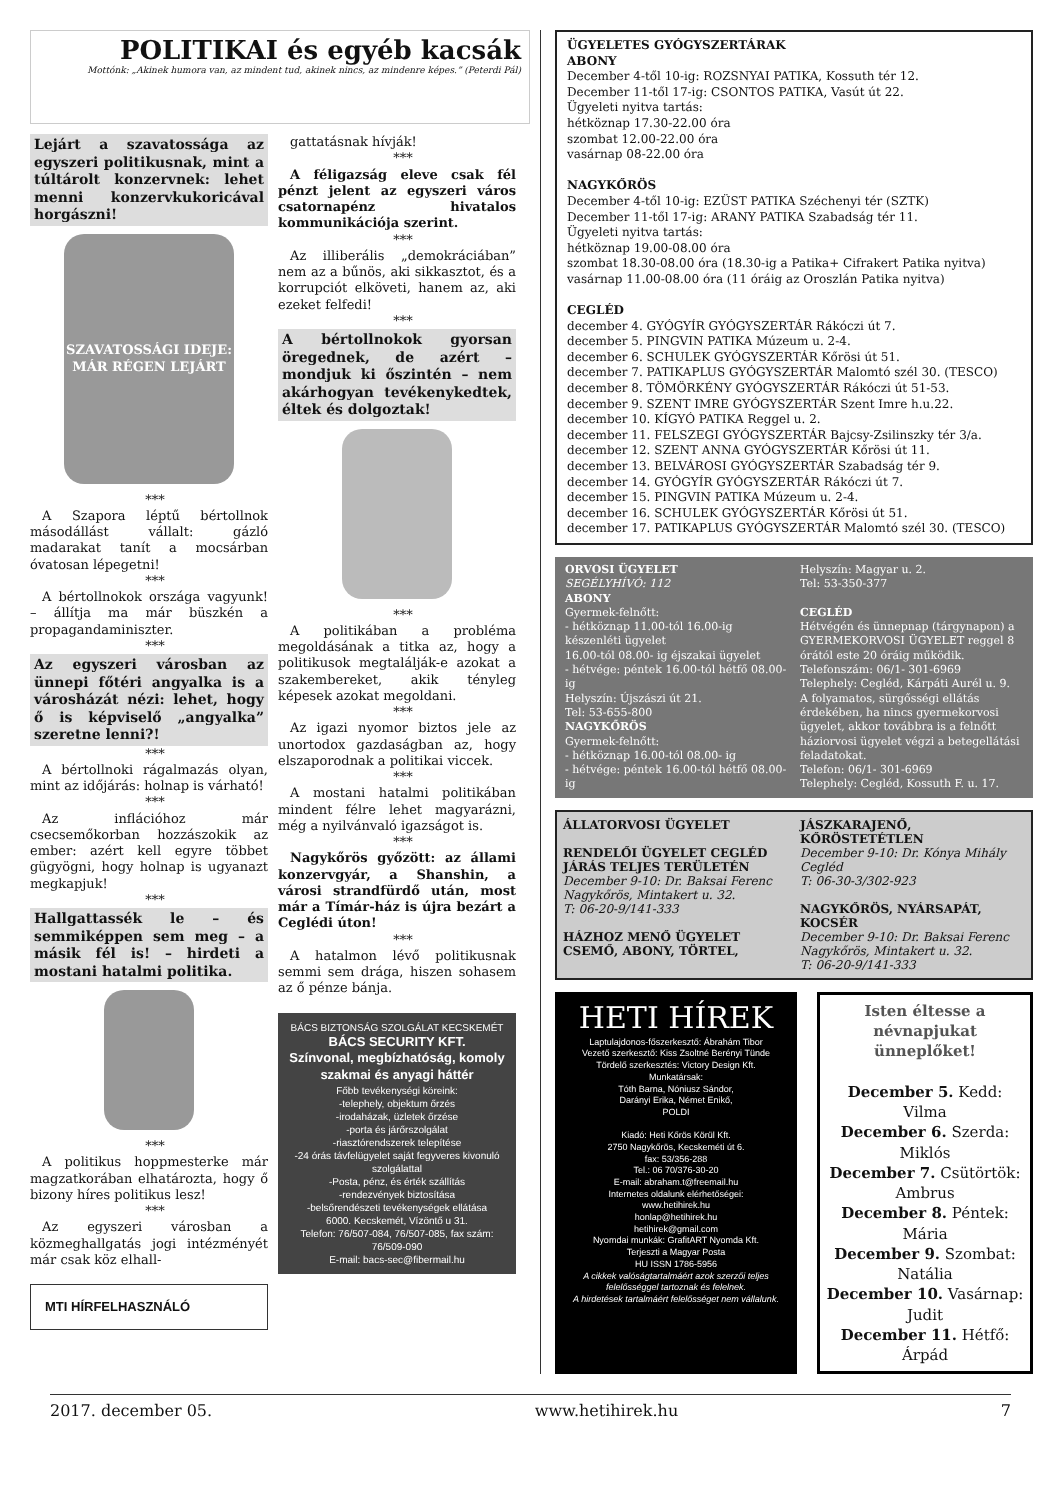POLITIKAI és egyéb kacsák
Mottónk: „Akinek humora van, az mindent tud, akinek nincs, az mindenre képes.” (Peterdi Pál)
Lejárt a szavatossága az egyszeri politikusnak, mint a túltárolt konzervnek: lehet menni konzervkukoricával horgászni!
SZAVATOSSÁGI IDEJE: MÁR RÉGEN LEJÁRT
***
A Szapora léptű bértollnok másodállást vállalt: gázló madarakat tanít a mocsárban óvatosan lépegetni!
***
A bértollnokok országa vagyunk! – állítja ma már büszkén a propagandaminiszter.
***
Az egyszeri városban az ünnepi főtéri angyalka is a városházát nézi: lehet, hogy ő is képviselő „angyalka” szeretne lenni?!
***
A bértollnoki rágalmazás olyan, mint az időjárás: holnap is várható!
***
Az inflációhoz már csecsemőkorban hozzászokik az ember: azért kell egyre többet gügyögni, hogy holnap is ugyanazt megkapjuk!
***
Hallgattassék le – és semmiképpen sem meg – a másik fél is! – hirdeti a mostani hatalmi politika.
***
A politikus hoppmesterke már magzatkorában elhatározta, hogy ő bizony híres politikus lesz!
***
Az egyszeri városban a közmeghallgatás jogi intézményét már csak köz elhall-
MTI HÍRFELHASZNÁLÓ
gattatásnak hívják!
***
A féligazság eleve csak fél pénzt jelent az egyszeri város csatornapénz hivatalos kommunikációja szerint.
***
Az illiberális „demokráciában” nem az a bűnös, aki sikkasztot, és a korrupciót elköveti, hanem az, aki ezeket felfedi!
***
A bértollnokok gyorsan öregednek, de azért – mondjuk ki őszintén – nem akárhogyan tevékenykedtek, éltek és dolgoztak!
***
A politikában a probléma megoldásának a titka az, hogy a politikusok megtalálják-e azokat a szakembereket, akik tényleg képesek azokat megoldani.
***
Az igazi nyomor biztos jele az unortodox gazdaságban az, hogy elszaporodnak a politikai viccek.
***
A mostani hatalmi politikában mindent félre lehet magyarázni, még a nyilvánvaló igazságot is.
***
Nagykőrös győzött: az állami konzervgyár, a Shanshin, a városi strandfürdő után, most már a Tímár-ház is újra bezárt a Ceglédi úton!
***
A hatalmon lévő politikusnak semmi sem drága, hiszen sohasem az ő pénze bánja.
BÁCS BIZTONSÁG SZOLGÁLAT KECSKEMÉT
BÁCS SECURITY KFT.
Színvonal, megbízhatóság, komoly szakmai és anyagi háttér
Főbb tevékenységi köreink:
-telephely, objektum őrzés
-irodaházak, üzletek őrzése
-porta és járőrszolgálat
-riasztórendszerek telepítése
-24 órás távfelügyelet saját fegyveres kivonuló szolgálattal
-Posta, pénz, és érték szállítás
-rendezvények biztosítása
-belsőrendészeti tevékenységek ellátása
6000. Kecskemét, Vízöntő u 31.
Telefon: 76/507-084, 76/507-085, fax szám: 76/509-090
E-mail: bacs-sec@fibermail.hu
ÜGYELETES GYÓGYSZERTÁRAK
ABONY
December 4-től 10-ig: ROZSNYAI PATIKA, Kossuth tér 12.
December 11-től 17-ig: CSONTOS PATIKA, Vasút út 22.
Ügyeleti nyitva tartás:
hétköznap 17.30-22.00 óra
szombat 12.00-22.00 óra
vasárnap 08-22.00 óra
NAGYKŐRÖS
December 4-től 10-ig: EZÜST PATIKA Széchenyi tér (SZTK)
December 11-től 17-ig: ARANY PATIKA Szabadság tér 11.
Ügyeleti nyitva tartás:
hétköznap 19.00-08.00 óra
szombat 18.30-08.00 óra (18.30-ig a Patika+ Cifrakert Patika nyitva)
vasárnap 11.00-08.00 óra (11 óráig az Oroszlán Patika nyitva)
CEGLÉD
december 4. GYÓGYÍR GYÓGYSZERTÁR Rákóczi út 7.
december 5. PINGVIN PATIKA Múzeum u. 2-4.
december 6. SCHULEK GYÓGYSZERTÁR Kőrösi út 51.
december 7. PATIKAPLUS GYÓGYSZERTÁR Malomtó szél 30. (TESCO)
december 8. TÖMÖRKÉNY GYÓGYSZERTÁR Rákóczi út 51-53.
december 9. SZENT IMRE GYÓGYSZERTÁR Szent Imre h.u.22.
december 10. KÍGYÓ PATIKA Reggel u. 2.
december 11. FELSZEGI GYÓGYSZERTÁR Bajcsy-Zsilinszky tér 3/a.
december 12. SZENT ANNA GYÓGYSZERTÁR Kőrösi út 11.
december 13. BELVÁROSI GYÓGYSZERTÁR Szabadság tér 9.
december 14. GYÓGYÍR GYÓGYSZERTÁR Rákóczi út 7.
december 15. PINGVIN PATIKA Múzeum u. 2-4.
december 16. SCHULEK GYÓGYSZERTÁR Kőrösi út 51.
december 17. PATIKAPLUS GYÓGYSZERTÁR Malomtó szél 30. (TESCO)
ORVOSI ÜGYELET
SEGÉLYHÍVÓ: 112
ABONY
Gyermek-felnőtt:
- hétköznap 11.00-tól 16.00-ig készenléti ügyelet
16.00-tól 08.00- ig éjszakai ügyelet
- hétvége: péntek 16.00-tól hétfő 08.00-ig
Helyszín: Újszászi út 21.
Tel: 53-655-800
NAGYKŐRÖS
Gyermek-felnőtt:
- hétköznap 16.00-tól 08.00- ig
- hétvége: péntek 16.00-tól hétfő 08.00-ig
Helyszín: Magyar u. 2.
Tel: 53-350-377
CEGLÉD
Hétvégén és ünnepnap (tárgynapon) a GYERMEKORVOSI ÜGYELET reggel 8 órától este 20 óráig működik.
Telefonszám: 06/1- 301-6969
Telephely: Cegléd, Kárpáti Aurél u. 9.
A folyamatos, sürgősségi ellátás érdekében, ha nincs gyermekorvosi ügyelet, akkor továbbra is a felnőtt háziorvosi ügyelet végzi a betegellátási feladatokat.
Telefon: 06/1- 301-6969
Telephely: Cegléd, Kossuth F. u. 17.
ÁLLATORVOSI ÜGYELET
RENDELŐI ÜGYELET CEGLÉD JÁRÁS TELJES TERÜLETÉN
December 9-10: Dr. Baksai Ferenc Nagykőrös, Mintakert u. 32.
T: 06-20-9/141-333
HÁZHOZ MENŐ ÜGYELET CSEMŐ, ABONY, TÖRTEL,
JÁSZKARAJENŐ, KŐRÖSTETÉTLEN
December 9-10: Dr. Kónya Mihály Cegléd
T: 06-30-3/302-923
NAGYKŐRÖS, NYÁRSAPÁT, KOCSÉR
December 9-10: Dr. Baksai Ferenc Nagykőrös, Mintakert u. 32.
T: 06-20-9/141-333
HETI HÍREK
Laptulajdonos-főszerkesztő: Ábrahám Tibor
Vezető szerkesztő: Kiss Zsoltné Berényi Tünde
Tördelő szerkesztés: Victory Design Kft.
Munkatársak:
Tóth Barna, Nóniusz Sándor,
Darányi Erika, Német Enikő,
POLDI
Kiadó: Heti Kőrös Körül Kft.
2750 Nagykőrös, Kecskeméti út 6.
fax: 53/356-288
Tel.: 06 70/376-30-20
E-mail: abraham.t@freemail.hu
Internetes oldalunk elérhetőségei:
www.hetihirek.hu
honlap@hetihirek.hu
hetihirek@gmail.com
Nyomdai munkák: GrafitART Nyomda Kft.
Terjeszti a Magyar Posta
HU ISSN 1786-5956
A cikkek valóságtartalmáért azok szerzői teljes felelősséggel tartoznak és felelnek.
A hirdetések tartalmáért felelősséget nem vállalunk.
Isten éltesse a névnapjukat ünneplőket!
December 5. Kedd: Vilma
December 6. Szerda: Miklós
December 7. Csütörtök: Ambrus
December 8. Péntek: Mária
December 9. Szombat: Natália
December 10. Vasárnap: Judit
December 11. Hétfő: Árpád
2017. december 05. www.hetihirek.hu 7